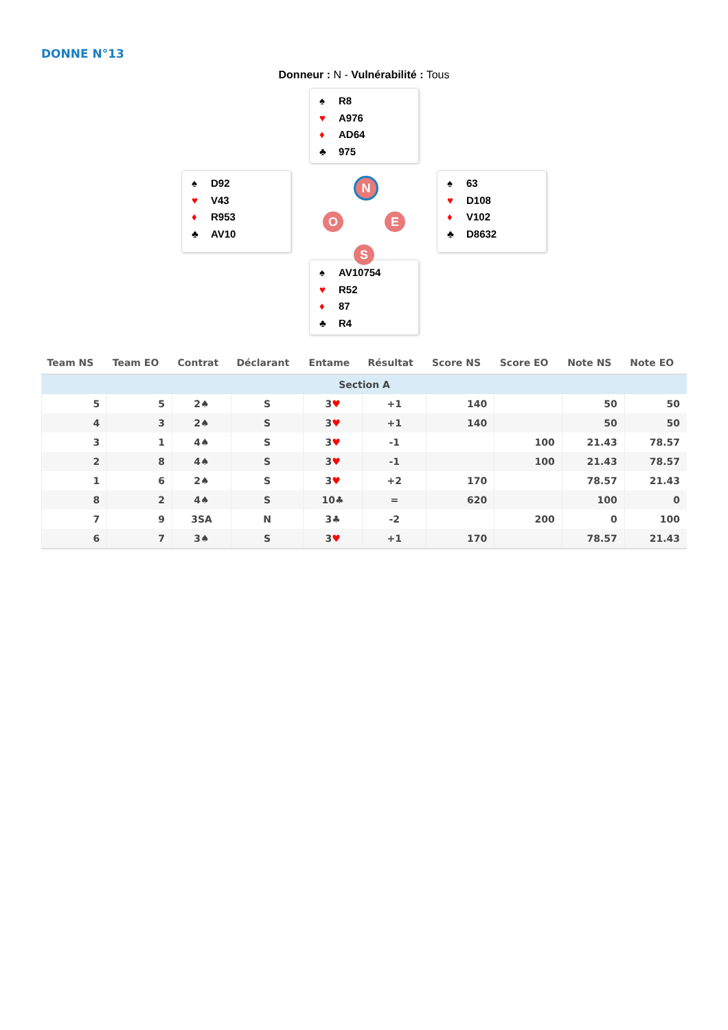DONNE N°13
Donneur : N - Vulnérabilité : Tous
♠ R8
♥ A976
♦ AD64
♣ 975
♠ D92
♥ V43
♦ R953
♣ AV10
N
O E
S
♠ 63
♥ D108
♦ V102
♣ D8632
♠ AV10754
♥ R52
♦ 87
♣ R4
| Team NS | Team EO | Contrat | Déclarant | Entame | Résultat | Score NS | Score EO | Note NS | Note EO |
| --- | --- | --- | --- | --- | --- | --- | --- | --- | --- |
| Section A | | | | | | | | | |
| 5 | 5 | 2♠ | S | 3 ♥ | +1 | 140 | | 50 | 50 |
| 4 | 3 | 2♠ | S | 3 ♥ | +1 | 140 | | 50 | 50 |
| 3 | 1 | 4♠ | S | 3 ♥ | -1 | | 100 | 21.43 | 78.57 |
| 2 | 8 | 4♠ | S | 3 ♥ | -1 | | 100 | 21.43 | 78.57 |
| 1 | 6 | 2♠ | S | 3 ♥ | +2 | 170 | | 78.57 | 21.43 |
| 8 | 2 | 4♠ | S | 10♣ | = | 620 | | 100 | 0 |
| 7 | 9 | 3SA | N | 3♣ | -2 | | 200 | 0 | 100 |
| 6 | 7 | 3♠ | S | 3 ♥ | +1 | 170 | | 78.57 | 21.43 |